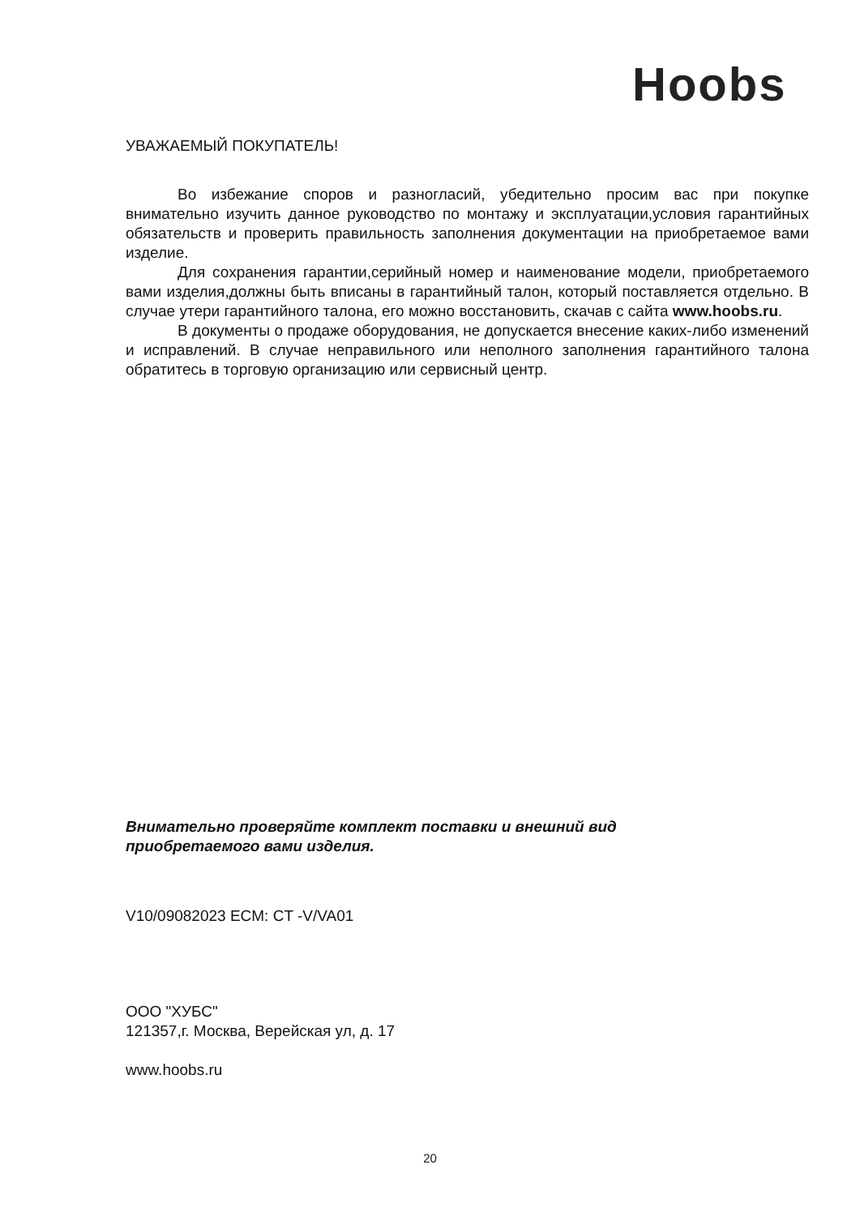Hoobs
УВАЖАЕМЫЙ ПОКУПАТЕЛЬ!
Во избежание споров и разногласий, убедительно просим вас при покупке внимательно изучить данное руководство по монтажу и эксплуатации,условия гарантийных обязательств и проверить правильность заполнения документации на приобретаемое вами изделие.
Для сохранения гарантии,серийный номер и наименование модели, приобретаемого вами изделия,должны быть вписаны в гарантийный талон, который поставляется отдельно. В случае утери гарантийного талона, его можно восстановить, скачав с сайта www.hoobs.ru.
В документы о продаже оборудования, не допускается внесение каких-либо изменений и исправлений. В случае неправильного или неполного заполнения гарантийного талона обратитесь в торговую организацию или сервисный центр.
Внимательно проверяйте комплект поставки и внешний вид
приобретаемого вами изделия.
V10/09082023 ECM: CT -V/VA01
ООО "ХУБС"
121357,г. Москва, Верейская ул, д. 17
www.hoobs.ru
20